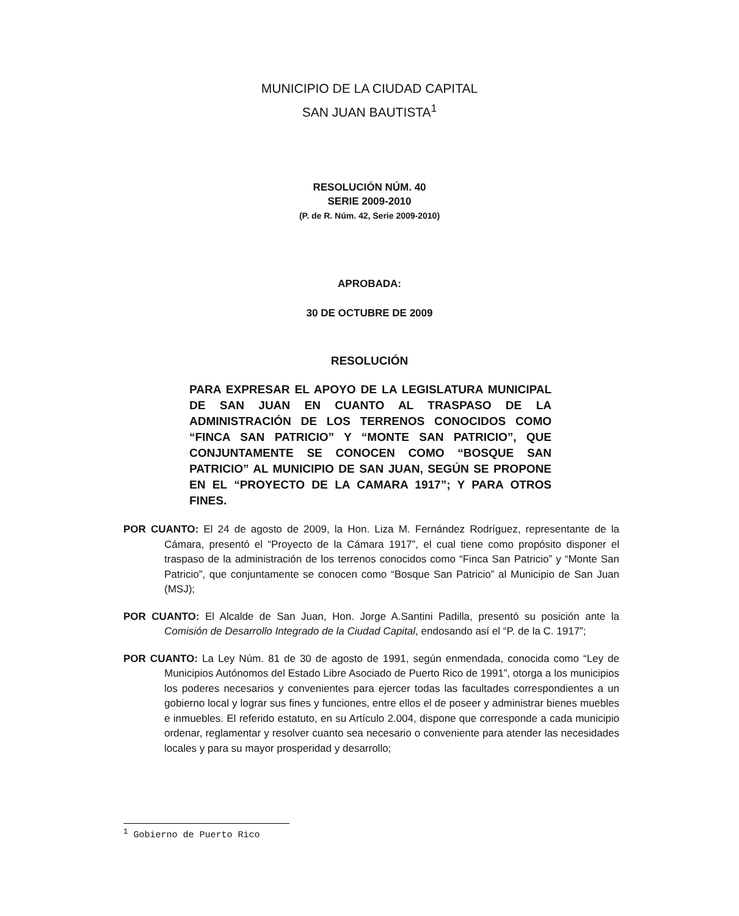MUNICIPIO DE LA CIUDAD CAPITAL
SAN JUAN BAUTISTA<sup>1</sup>
RESOLUCIÓN NÚM. 40
SERIE 2009-2010
(P. de R. Núm. 42, Serie 2009-2010)
APROBADA:
30 DE OCTUBRE DE 2009
RESOLUCIÓN
PARA EXPRESAR EL APOYO DE LA LEGISLATURA MUNICIPAL DE SAN JUAN EN CUANTO AL TRASPASO DE LA ADMINISTRACIÓN DE LOS TERRENOS CONOCIDOS COMO “FINCA SAN PATRICIO” Y “MONTE SAN PATRICIO”, QUE CONJUNTAMENTE SE CONOCEN COMO “BOSQUE SAN PATRICIO” AL MUNICIPIO DE SAN JUAN, SEGÚN SE PROPONE EN EL “PROYECTO DE LA CAMARA 1917”; Y PARA OTROS FINES.
POR CUANTO: El 24 de agosto de 2009, la Hon. Liza M. Fernández Rodríguez, representante de la Cámara, presentó el “Proyecto de la Cámara 1917”, el cual tiene como propósito disponer el traspaso de la administración de los terrenos conocidos como “Finca San Patricio” y “Monte San Patricio”, que conjuntamente se conocen como “Bosque San Patricio” al Municipio de San Juan (MSJ);
POR CUANTO: El Alcalde de San Juan, Hon. Jorge A.Santini Padilla, presentó su posición ante la Comisión de Desarrollo Integrado de la Ciudad Capital, endosando así el “P. de la C. 1917”;
POR CUANTO: La Ley Núm. 81 de 30 de agosto de 1991, según enmendada, conocida como “Ley de Municipios Autónomos del Estado Libre Asociado de Puerto Rico de 1991”, otorga a los municipios los poderes necesarios y convenientes para ejercer todas las facultades correspondientes a un gobierno local y lograr sus fines y funciones, entre ellos el de poseer y administrar bienes muebles e inmuebles. El referido estatuto, en su Artículo 2.004, dispone que corresponde a cada municipio ordenar, reglamentar y resolver cuanto sea necesario o conveniente para atender las necesidades locales y para su mayor prosperidad y desarrollo;
<sup>1</sup> Gobierno de Puerto Rico